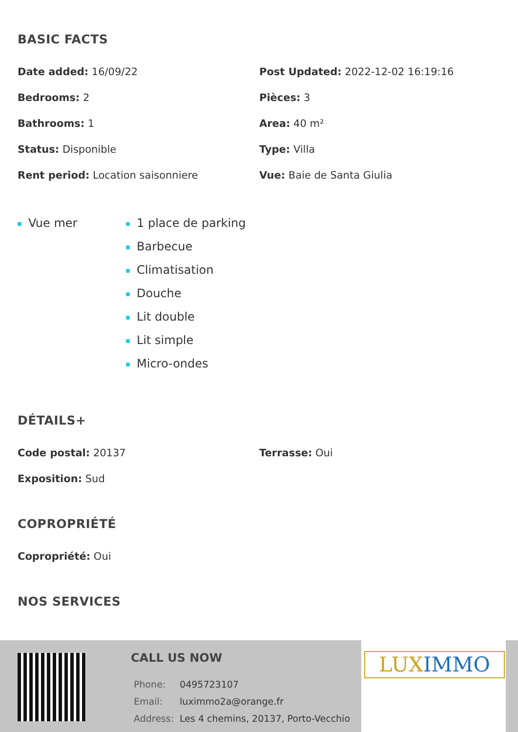BASIC FACTS
Date added: 16/09/22
Post Updated: 2022-12-02 16:19:16
Bedrooms: 2
Pièces: 3
Bathrooms: 1
Area: 40 m²
Status: Disponible
Type: Villa
Rent period: Location saisonniere
Vue: Baie de Santa Giulia
Vue mer 1 place de parking
Barbecue
Climatisation
Douche
Lit double
Lit simple
Micro-ondes
DÉTAILS+
Code postal: 20137
Terrasse: Oui
Exposition: Sud
COPROPRIÉTÉ
Copropriété: Oui
NOS SERVICES
CALL US NOW
| Phone: | 0495723107 |
| Email: | luximmo2a@orange.fr |
| Address: | Les 4 chemins, 20137, Porto-Vecchio |
LUX IMMO